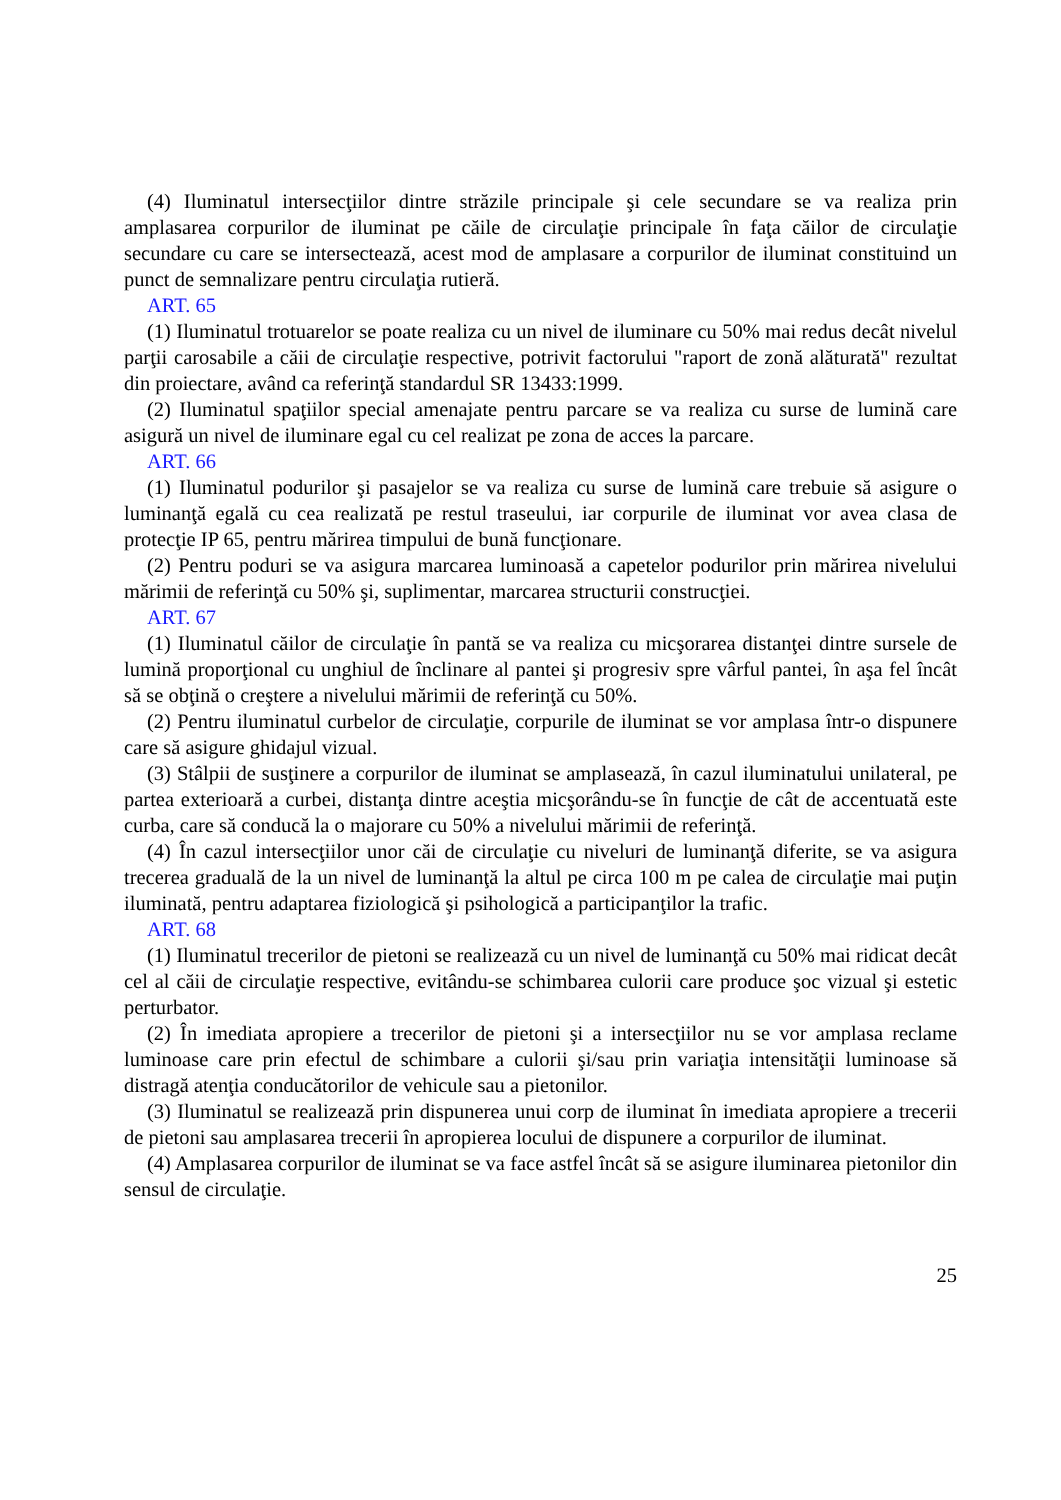(4) Iluminatul intersecţiilor dintre străzile principale şi cele secundare se va realiza prin amplasarea corpurilor de iluminat pe căile de circulaţie principale în faţa căilor de circulaţie secundare cu care se intersectează, acest mod de amplasare a corpurilor de iluminat constituind un punct de semnalizare pentru circulaţia rutieră.
ART. 65
(1) Iluminatul trotuarelor se poate realiza cu un nivel de iluminare cu 50% mai redus decât nivelul parţii carosabile a căii de circulaţie respective, potrivit factorului "raport de zonă alăturată" rezultat din proiectare, având ca referinţă standardul SR 13433:1999.
(2) Iluminatul spaţiilor special amenajate pentru parcare se va realiza cu surse de lumină care asigură un nivel de iluminare egal cu cel realizat pe zona de acces la parcare.
ART. 66
(1) Iluminatul podurilor şi pasajelor se va realiza cu surse de lumină care trebuie să asigure o luminanţă egală cu cea realizată pe restul traseului, iar corpurile de iluminat vor avea clasa de protecţie IP 65, pentru mărirea timpului de bună funcţionare.
(2) Pentru poduri se va asigura marcarea luminoasă a capetelor podurilor prin mărirea nivelului mărimii de referinţă cu 50% şi, suplimentar, marcarea structurii construcţiei.
ART. 67
(1) Iluminatul căilor de circulaţie în pantă se va realiza cu micşorarea distanţei dintre sursele de lumină proporţional cu unghiul de înclinare al pantei şi progresiv spre vârful pantei, în aşa fel încât să se obţină o creştere a nivelului mărimii de referinţă cu 50%.
(2) Pentru iluminatul curbelor de circulaţie, corpurile de iluminat se vor amplasa într-o dispunere care să asigure ghidajul vizual.
(3) Stâlpii de susţinere a corpurilor de iluminat se amplasează, în cazul iluminatului unilateral, pe partea exterioară a curbei, distanţa dintre aceştia micşorându-se în funcţie de cât de accentuată este curba, care să conducă la o majorare cu 50% a nivelului mărimii de referinţă.
(4) În cazul intersecţiilor unor căi de circulaţie cu niveluri de luminanţă diferite, se va asigura trecerea graduală de la un nivel de luminanţă la altul pe circa 100 m pe calea de circulaţie mai puţin iluminată, pentru adaptarea fiziologică şi psihologică a participanţilor la trafic.
ART. 68
(1) Iluminatul trecerilor de pietoni se realizează cu un nivel de luminanţă cu 50% mai ridicat decât cel al căii de circulaţie respective, evitându-se schimbarea culorii care produce şoc vizual şi estetic perturbator.
(2) În imediata apropiere a trecerilor de pietoni şi a intersecţiilor nu se vor amplasa reclame luminoase care prin efectul de schimbare a culorii şi/sau prin variaţia intensităţii luminoase să distragă atenţia conducătorilor de vehicule sau a pietonilor.
(3) Iluminatul se realizează prin dispunerea unui corp de iluminat în imediata apropiere a trecerii de pietoni sau amplasarea trecerii în apropierea locului de dispunere a corpurilor de iluminat.
(4) Amplasarea corpurilor de iluminat se va face astfel încât să se asigure iluminarea pietonilor din sensul de circulaţie.
25